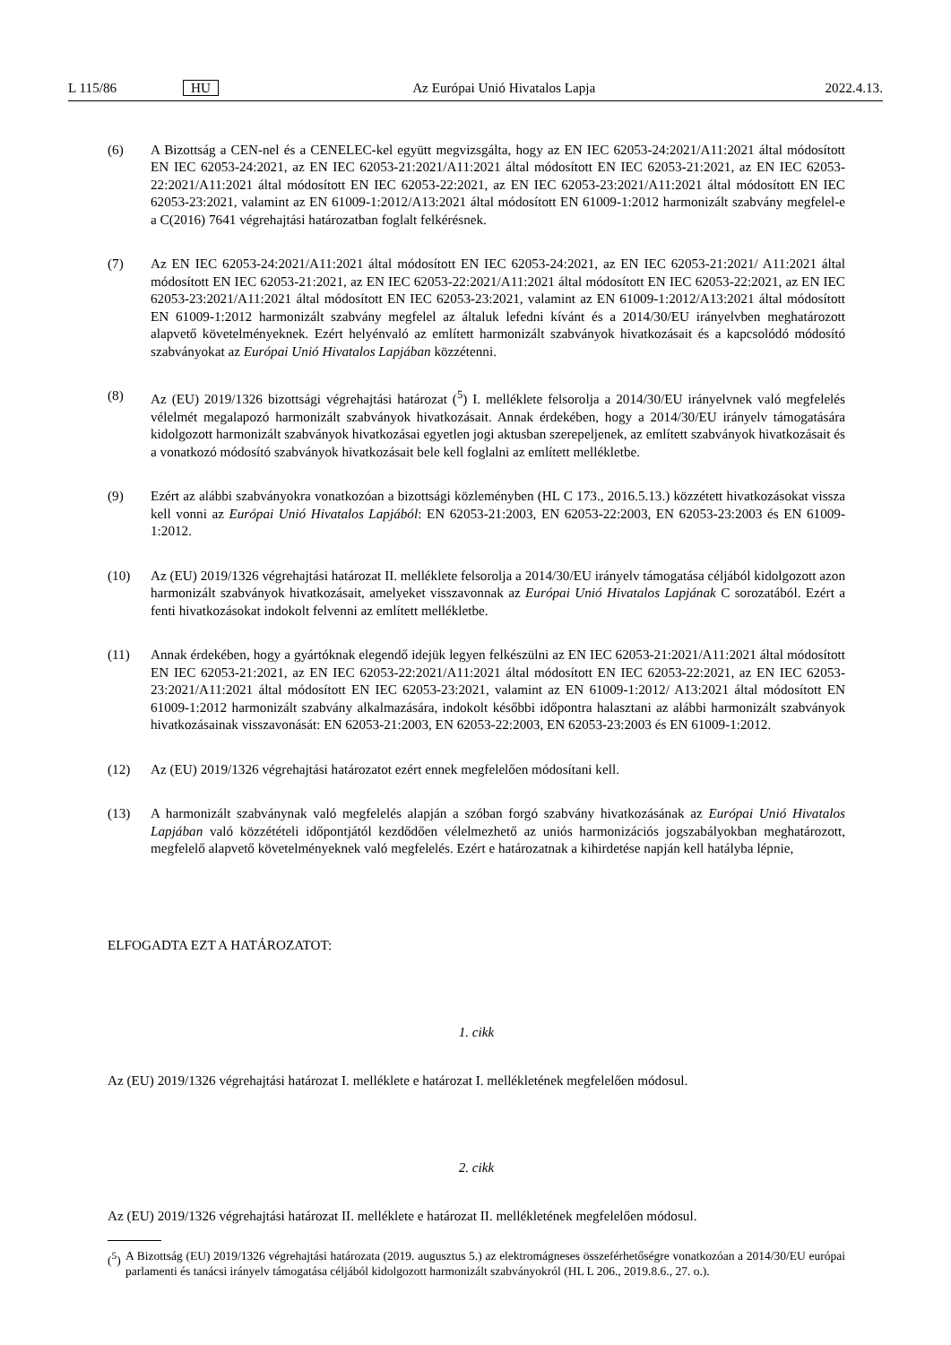L 115/86 HU Az Európai Unió Hivatalos Lapja 2022.4.13.
(6) A Bizottság a CEN-nel és a CENELEC-kel együtt megvizsgálta, hogy az EN IEC 62053-24:2021/A11:2021 által módosított EN IEC 62053-24:2021, az EN IEC 62053-21:2021/A11:2021 által módosított EN IEC 62053-21:2021, az EN IEC 62053-22:2021/A11:2021 által módosított EN IEC 62053-22:2021, az EN IEC 62053-23:2021/A11:2021 által módosított EN IEC 62053-23:2021, valamint az EN 61009-1:2012/A13:2021 által módosított EN 61009-1:2012 harmonizált szabvány megfelel-e a C(2016) 7641 végrehajtási határozatban foglalt felkérésnek.
(7) Az EN IEC 62053-24:2021/A11:2021 által módosított EN IEC 62053-24:2021, az EN IEC 62053-21:2021/ A11:2021 által módosított EN IEC 62053-21:2021, az EN IEC 62053-22:2021/A11:2021 által módosított EN IEC 62053-22:2021, az EN IEC 62053-23:2021/A11:2021 által módosított EN IEC 62053-23:2021, valamint az EN 61009-1:2012/A13:2021 által módosított EN 61009-1:2012 harmonizált szabvány megfelel az általuk lefedni kívánt és a 2014/30/EU irányelvben meghatározott alapvető követelményeknek. Ezért helyénvaló az említett harmonizált szabványok hivatkozásait és a kapcsolódó módosító szabványokat az Európai Unió Hivatalos Lapjában közzétenni.
(8) Az (EU) 2019/1326 bizottsági végrehajtási határozat (<sup>5</sup>) I. melléklete felsorolja a 2014/30/EU irányelvnek való megfelelés vélelmét megalapozó harmonizált szabványok hivatkozásait. Annak érdekében, hogy a 2014/30/EU irányelv támogatására kidolgozott harmonizált szabványok hivatkozásai egyetlen jogi aktusban szerepeljenek, az említett szabványok hivatkozásait és a vonatkozó módosító szabványok hivatkozásait bele kell foglalni az említett mellékletbe.
(9) Ezért az alábbi szabványokra vonatkozóan a bizottsági közleményben (HL C 173., 2016.5.13.) közzétett hivatkozásokat vissza kell vonni az Európai Unió Hivatalos Lapjából: EN 62053-21:2003, EN 62053-22:2003, EN 62053-23:2003 és EN 61009-1:2012.
(10) Az (EU) 2019/1326 végrehajtási határozat II. melléklete felsorolja a 2014/30/EU irányelv támogatása céljából kidolgozott azon harmonizált szabványok hivatkozásait, amelyeket visszavonnak az Európai Unió Hivatalos Lapjának C sorozatából. Ezért a fenti hivatkozásokat indokolt felvenni az említett mellékletbe.
(11) Annak érdekében, hogy a gyártóknak elegendő idejük legyen felkészülni az EN IEC 62053-21:2021/A11:2021 által módosított EN IEC 62053-21:2021, az EN IEC 62053-22:2021/A11:2021 által módosított EN IEC 62053-22:2021, az EN IEC 62053-23:2021/A11:2021 által módosított EN IEC 62053-23:2021, valamint az EN 61009-1:2012/ A13:2021 által módosított EN 61009-1:2012 harmonizált szabvány alkalmazására, indokolt későbbi időpontra halasztani az alábbi harmonizált szabványok hivatkozásainak visszavonását: EN 62053-21:2003, EN 62053-22:2003, EN 62053-23:2003 és EN 61009-1:2012.
(12) Az (EU) 2019/1326 végrehajtási határozatot ezért ennek megfelelően módosítani kell.
(13) A harmonizált szabványnak való megfelelés alapján a szóban forgó szabvány hivatkozásának az Európai Unió Hivatalos Lapjában való közzétételi időpontjától kezdődően vélelmezhető az uniós harmonizációs jogszabályokban meghatározott, megfelelő alapvető követelményeknek való megfelelés. Ezért e határozatnak a kihirdetése napján kell hatályba lépnie,
ELFOGADTA EZT A HATÁROZATOT:
1. cikk
Az (EU) 2019/1326 végrehajtási határozat I. melléklete e határozat I. mellékletének megfelelően módosul.
2. cikk
Az (EU) 2019/1326 végrehajtási határozat II. melléklete e határozat II. mellékletének megfelelően módosul.
(<sup>5</sup>) A Bizottság (EU) 2019/1326 végrehajtási határozata (2019. augusztus 5.) az elektromágneses összeférhetőségre vonatkozóan a 2014/30/EU európai parlamenti és tanácsi irányelv támogatása céljából kidolgozott harmonizált szabványokról (HL L 206., 2019.8.6., 27. o.).